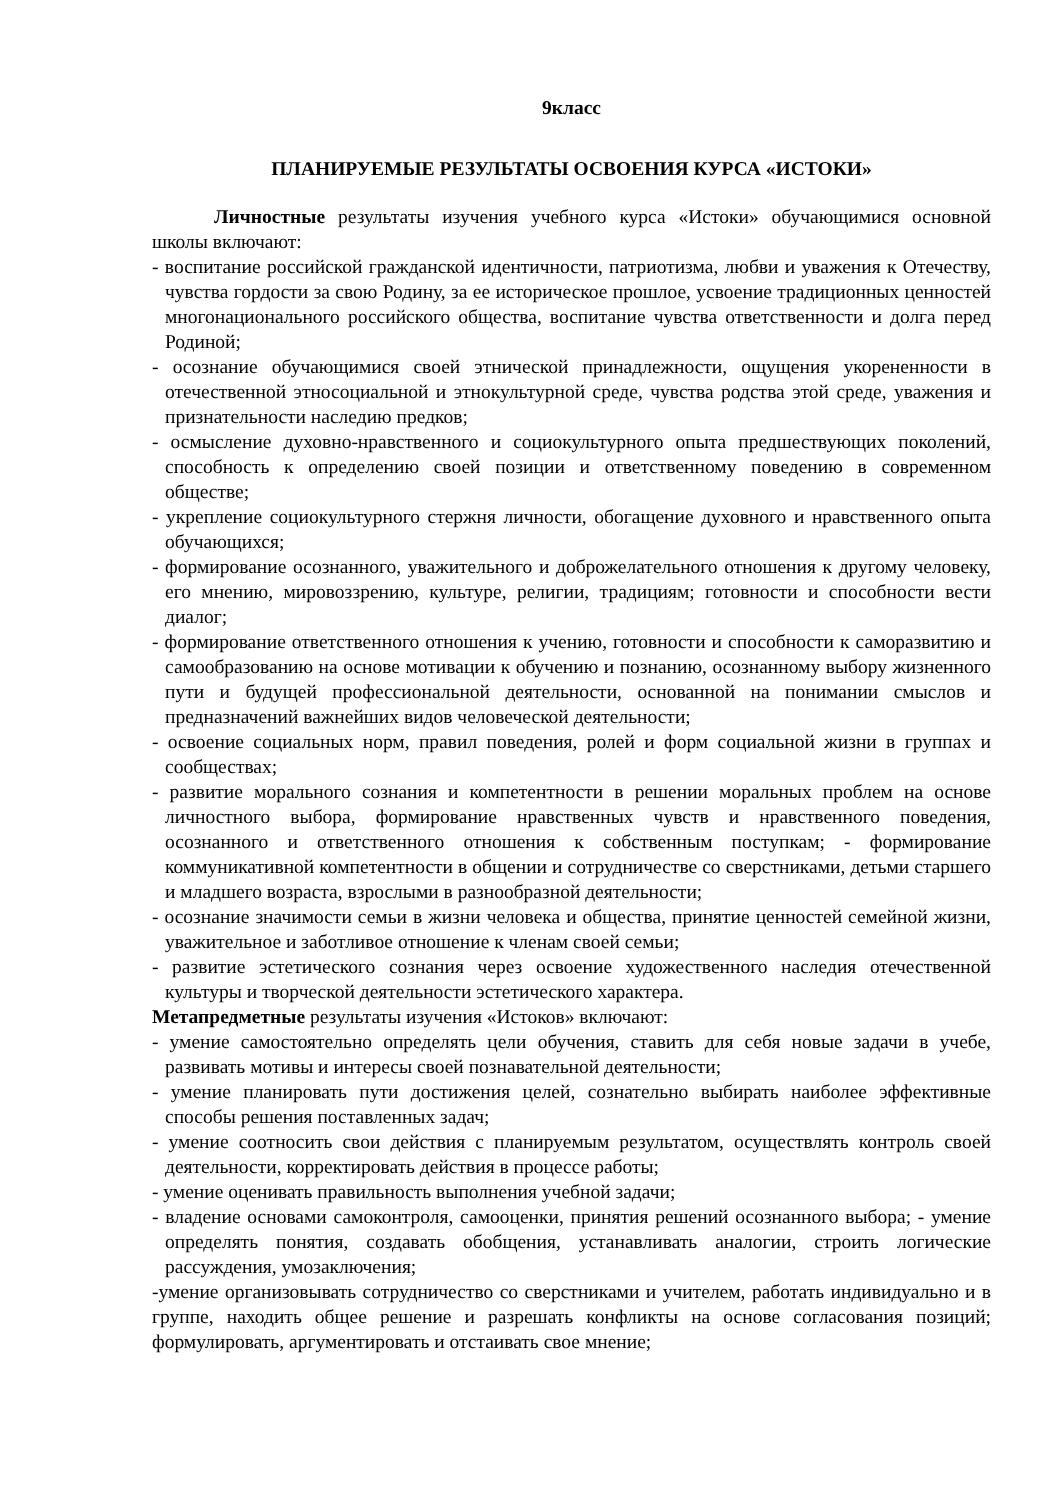9класс
ПЛАНИРУЕМЫЕ РЕЗУЛЬТАТЫ ОСВОЕНИЯ КУРСА «ИСТОКИ»
Личностные результаты изучения учебного курса «Истоки» обучающимися основной школы включают:
- воспитание российской гражданской идентичности, патриотизма, любви и уважения к Отечеству, чувства гордости за свою Родину, за ее историческое прошлое, усвоение традиционных ценностей многонационального российского общества, воспитание чувства ответственности и долга перед Родиной;
- осознание обучающимися своей этнической принадлежности, ощущения укорененности в отечественной этносоциальной и этнокультурной среде, чувства родства этой среде, уважения и признательности наследию предков;
- осмысление духовно-нравственного и социокультурного опыта предшествующих поколений, способность к определению своей позиции и ответственному поведению в современном обществе;
- укрепление социокультурного стержня личности, обогащение духовного и нравственного опыта обучающихся;
- формирование осознанного, уважительного и доброжелательного отношения к другому человеку, его мнению, мировоззрению, культуре, религии, традициям; готовности и способности вести диалог;
- формирование ответственного отношения к учению, готовности и способности к саморазвитию и самообразованию на основе мотивации к обучению и познанию, осознанному выбору жизненного пути и будущей профессиональной деятельности, основанной на понимании смыслов и предназначений важнейших видов человеческой деятельности;
- освоение социальных норм, правил поведения, ролей и форм социальной жизни в группах и сообществах;
- развитие морального сознания и компетентности в решении моральных проблем на основе личностного выбора, формирование нравственных чувств и нравственного поведения, осознанного и ответственного отношения к собственным поступкам; - формирование коммуникативной компетентности в общении и сотрудничестве со сверстниками, детьми старшего и младшего возраста, взрослыми в разнообразной деятельности;
- осознание значимости семьи в жизни человека и общества, принятие ценностей семейной жизни, уважительное и заботливое отношение к членам своей семьи;
- развитие эстетического сознания через освоение художественного наследия отечественной культуры и творческой деятельности эстетического характера.
Метапредметные результаты изучения «Истоков» включают:
- умение самостоятельно определять цели обучения, ставить для себя новые задачи в учебе, развивать мотивы и интересы своей познавательной деятельности;
- умение планировать пути достижения целей, сознательно выбирать наиболее эффективные способы решения поставленных задач;
- умение соотносить свои действия с планируемым результатом, осуществлять контроль своей деятельности, корректировать действия в процессе работы;
- умение оценивать правильность выполнения учебной задачи;
- владение основами самоконтроля, самооценки, принятия решений осознанного выбора; - умение определять понятия, создавать обобщения, устанавливать аналогии, строить логические рассуждения, умозаключения;
-умение организовывать сотрудничество со сверстниками и учителем, работать индивидуально и в группе, находить общее решение и разрешать конфликты на основе согласования позиций; формулировать, аргументировать и отстаивать свое мнение;